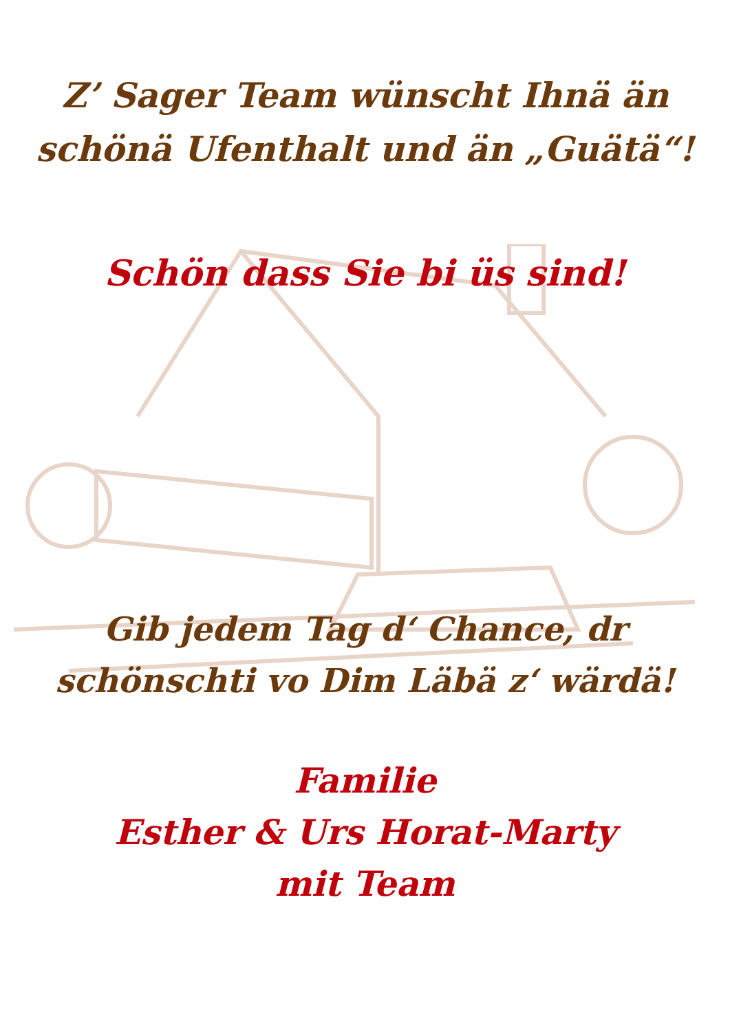Z’ Sager Team wünscht Ihnä än
schönä Ufenthalt und än „Guätä“!
Schön dass Sie bi üs sind!
Gib jedem Tag d‘ Chance, dr
schönschti vo Dim Läbä z‘ wärdä!
Familie
Esther & Urs Horat-Marty
mit Team